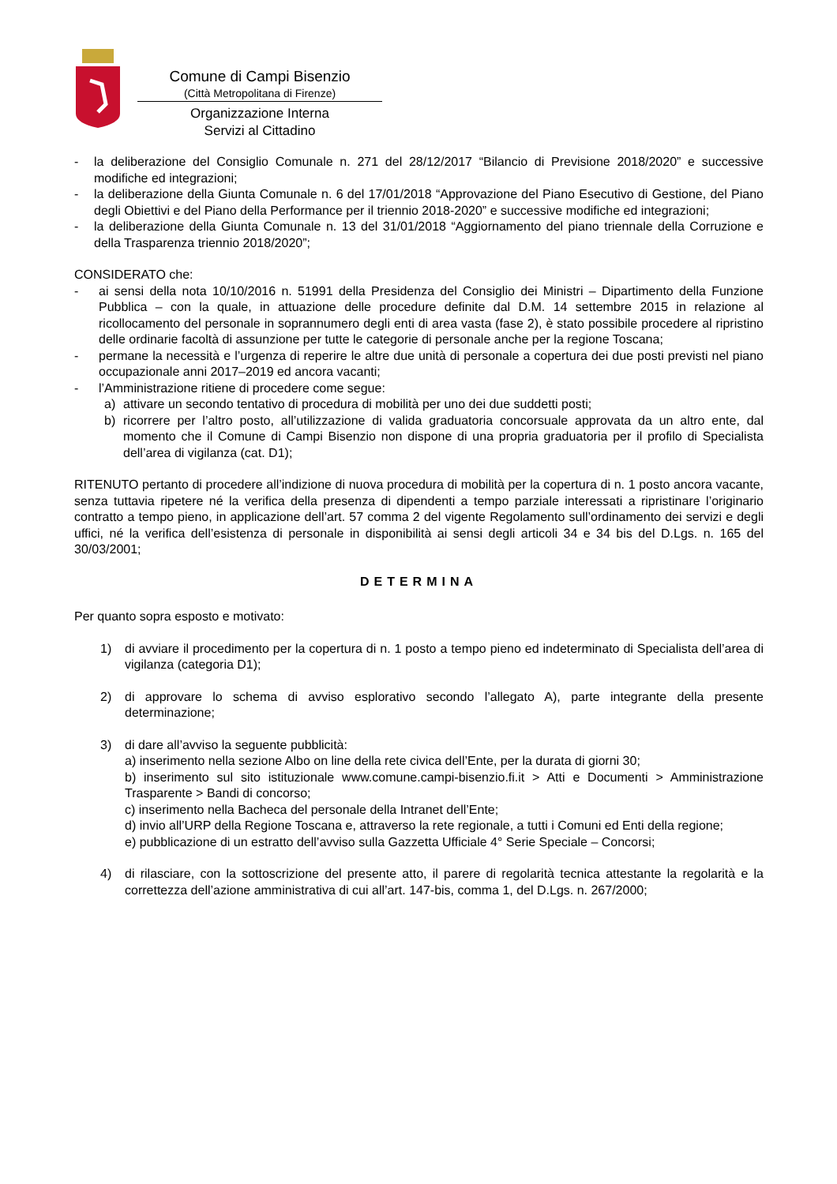Comune di Campi Bisenzio
(Città Metropolitana di Firenze)
Organizzazione Interna
Servizi al Cittadino
- la deliberazione del Consiglio Comunale n. 271 del 28/12/2017 “Bilancio di Previsione 2018/2020” e successive modifiche ed integrazioni;
- la deliberazione della Giunta Comunale n. 6 del 17/01/2018 “Approvazione del Piano Esecutivo di Gestione, del Piano degli Obiettivi e del Piano della Performance per il triennio 2018-2020” e successive modifiche ed integrazioni;
- la deliberazione della Giunta Comunale n. 13 del 31/01/2018 “Aggiornamento del piano triennale della Corruzione e della Trasparenza triennio 2018/2020”;
CONSIDERATO che:
- ai sensi della nota 10/10/2016 n. 51991 della Presidenza del Consiglio dei Ministri – Dipartimento della Funzione Pubblica – con la quale, in attuazione delle procedure definite dal D.M. 14 settembre 2015 in relazione al ricollocamento del personale in soprannumero degli enti di area vasta (fase 2), è stato possibile procedere al ripristino delle ordinarie facoltà di assunzione per tutte le categorie di personale anche per la regione Toscana;
- permane la necessità e l’urgenza di reperire le altre due unità di personale a copertura dei due posti previsti nel piano occupazionale anni 2017–2019 ed ancora vacanti;
- l’Amministrazione ritiene di procedere come segue:
a) attivare un secondo tentativo di procedura di mobilità per uno dei due suddetti posti;
b) ricorrere per l’altro posto, all’utilizzazione di valida graduatoria concorsuale approvata da un altro ente, dal momento che il Comune di Campi Bisenzio non dispone di una propria graduatoria per il profilo di Specialista dell’area di vigilanza (cat. D1);
RITENUTO pertanto di procedere all’indizione di nuova procedura di mobilità per la copertura di n. 1 posto ancora vacante, senza tuttavia ripetere né la verifica della presenza di dipendenti a tempo parziale interessati a ripristinare l’originario contratto a tempo pieno, in applicazione dell’art. 57 comma 2 del vigente Regolamento sull’ordinamento dei servizi e degli uffici, né la verifica dell’esistenza di personale in disponibilità ai sensi degli articoli 34 e 34 bis del D.Lgs. n. 165 del 30/03/2001;
DETERMINA
Per quanto sopra esposto e motivato:
1) di avviare il procedimento per la copertura di n. 1 posto a tempo pieno ed indeterminato di Specialista dell’area di vigilanza (categoria D1);
2) di approvare lo schema di avviso esplorativo secondo l’allegato A), parte integrante della presente determinazione;
3) di dare all’avviso la seguente pubblicità:
a) inserimento nella sezione Albo on line della rete civica dell’Ente, per la durata di giorni 30;
b) inserimento sul sito istituzionale www.comune.campi-bisenzio.fi.it > Atti e Documenti > Amministrazione Trasparente > Bandi di concorso;
c) inserimento nella Bacheca del personale della Intranet dell’Ente;
d) invio all’URP della Regione Toscana e, attraverso la rete regionale, a tutti i Comuni ed Enti della regione;
e) pubblicazione di un estratto dell’avviso sulla Gazzetta Ufficiale 4° Serie Speciale – Concorsi;
4) di rilasciare, con la sottoscrizione del presente atto, il parere di regolarità tecnica attestante la regolarità e la correttezza dell’azione amministrativa di cui all’art. 147-bis, comma 1, del D.Lgs. n. 267/2000;